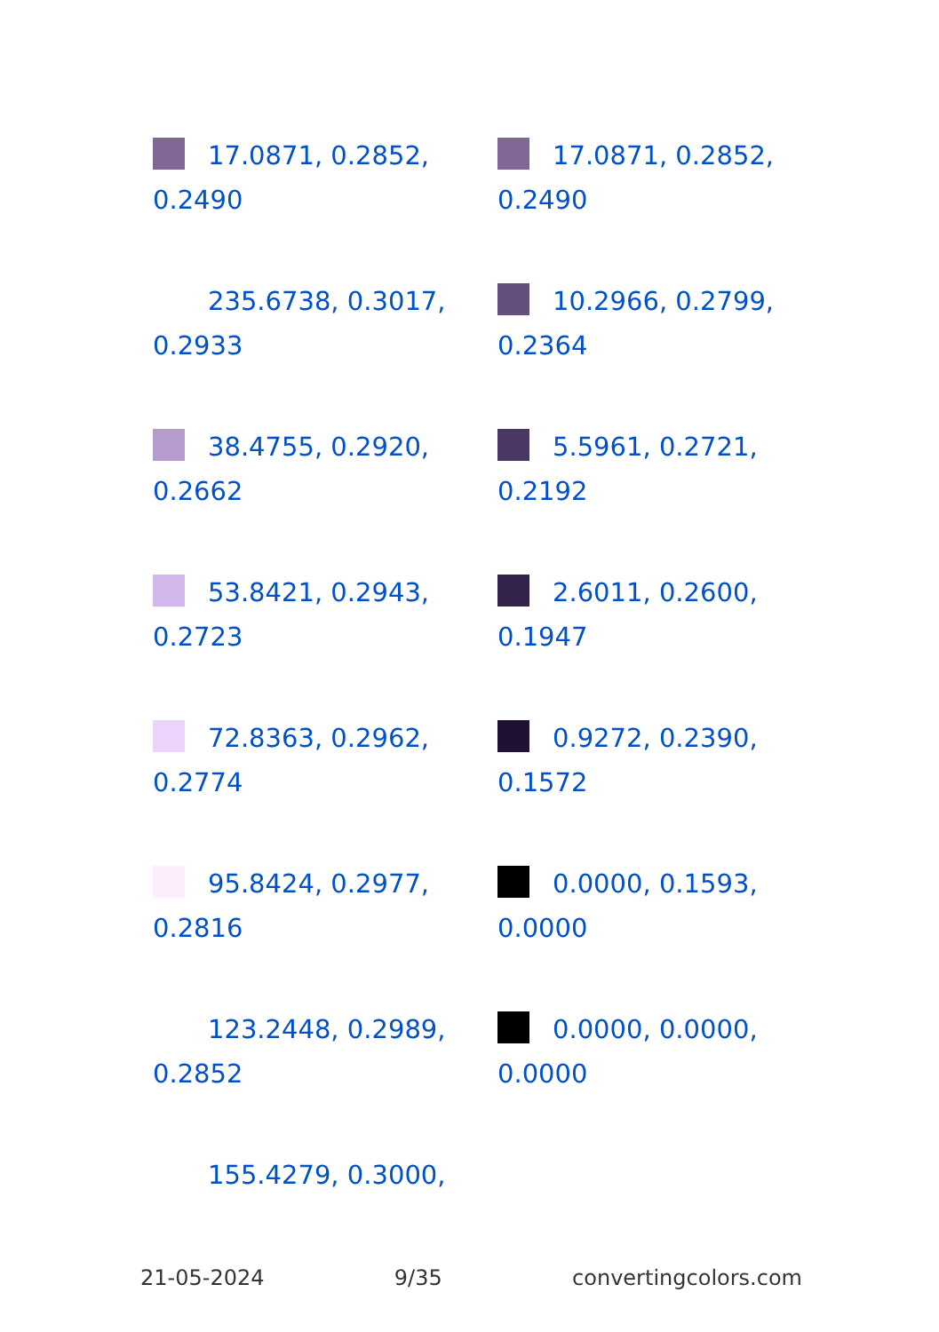17.0871, 0.2852, 0.2490
17.0871, 0.2852, 0.2490
235.6738, 0.3017, 0.2933
10.2966, 0.2799, 0.2364
38.4755, 0.2920, 0.2662
5.5961, 0.2721, 0.2192
53.8421, 0.2943, 0.2723
2.6011, 0.2600, 0.1947
72.8363, 0.2962, 0.2774
0.9272, 0.2390, 0.1572
95.8424, 0.2977, 0.2816
0.0000, 0.1593, 0.0000
123.2448, 0.2989, 0.2852
0.0000, 0.0000, 0.0000
155.4279, 0.3000,
21-05-2024 9/35 convertingcolors.com